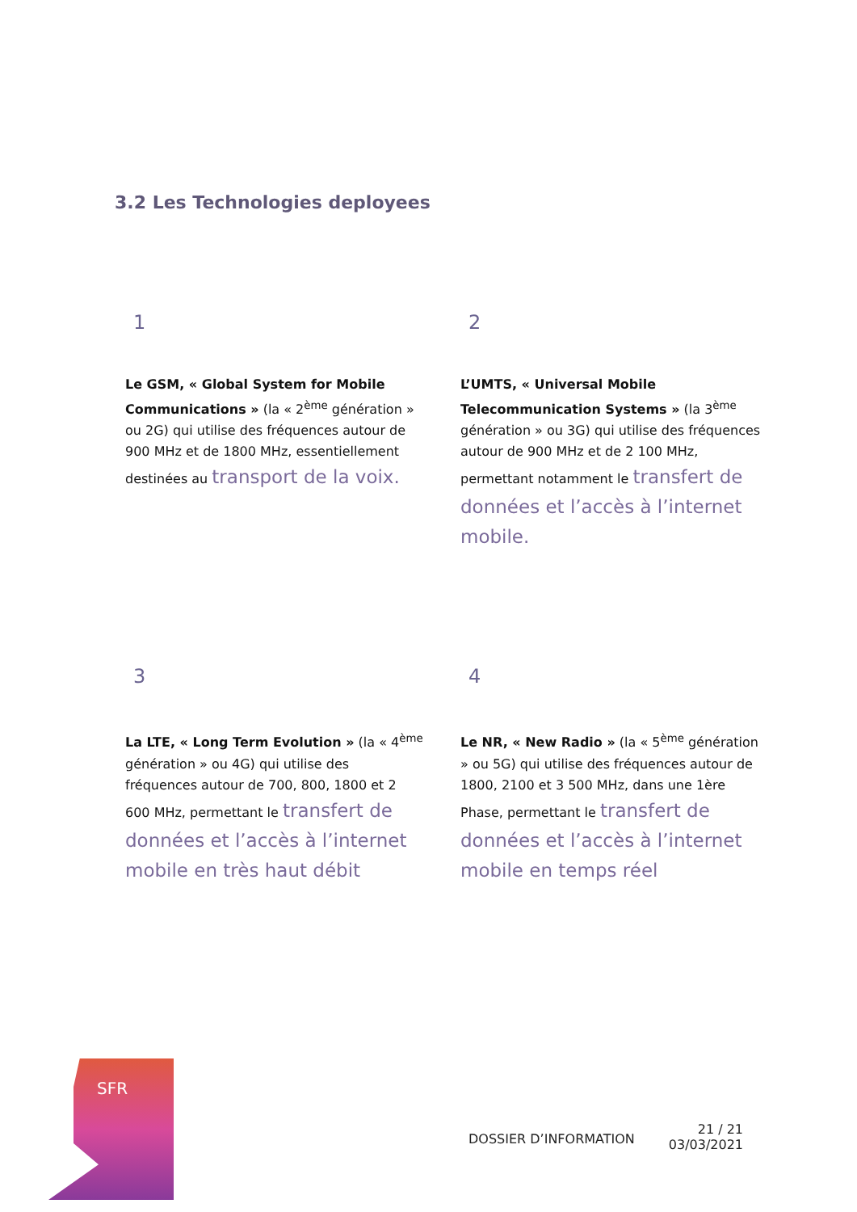3.2 Les Technologies deployees
1
Le GSM, « Global System for Mobile Communications » (la « 2<sup>ème</sup> génération » ou 2G) qui utilise des fréquences autour de 900 MHz et de 1800 MHz, essentiellement destinées au transport de la voix.
2
L’UMTS, « Universal Mobile Telecommunication Systems » (la 3<sup>ème</sup> génération » ou 3G) qui utilise des fréquences autour de 900 MHz et de 2 100 MHz, permettant notamment le transfert de données et l’accès à l’internet mobile.
3
La LTE, « Long Term Evolution » (la « 4<sup>ème</sup> génération » ou 4G) qui utilise des fréquences autour de 700, 800, 1800 et 2 600 MHz, permettant le transfert de données et l’accès à l’internet mobile en très haut débit
4
Le NR, « New Radio » (la « 5<sup>ème</sup> génération » ou 5G) qui utilise des fréquences autour de 1800, 2100 et 3 500 MHz, dans une 1ère Phase, permettant le transfert de données et l’accès à l’internet mobile en temps réel
SFR
DOSSIER D’INFORMATION
21 / 21
03/03/2021